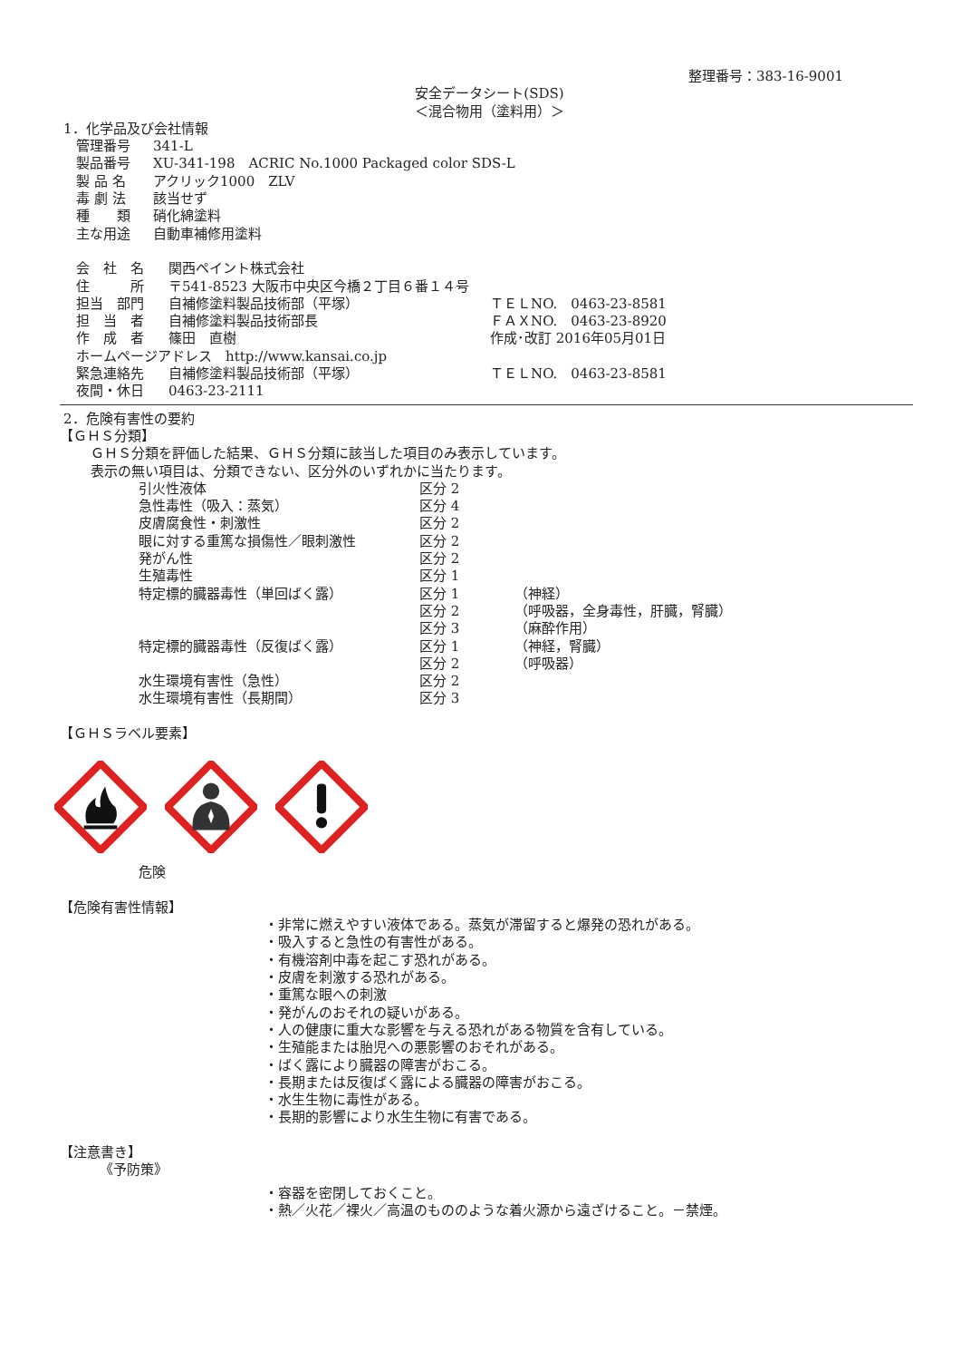整理番号：383-16-9001
安全データシート(SDS)
＜混合物用（塗料用）＞
1．化学品及び会社情報
| 管理番号 | 341-L |
| 製品番号 | XU-341-198 ACRIC No.1000 Packaged color SDS-L |
| 製 品 名 | アクリック1000 ZLV |
| 毒 劇 法 | 該当せず |
| 種 類 | 硝化綿塗料 |
| 主な用途 | 自動車補修用塗料 |
| 会 社 名 | 関西ペイント株式会社 | |
| 住 所 | 〒541-8523 大阪市中央区今橋２丁目６番１４号 | |
| 担当 部門 | 自補修塗料製品技術部（平塚） | ＴＥＬNO. 0463-23-8581 |
| 担 当 者 | 自補修塗料製品技術部長 | ＦＡＸNO. 0463-23-8920 |
| 作 成 者 | 篠田 直樹 | 作成･改訂 2016年05月01日 |
| ホームページアドレス http://www.kansai.co.jp | | |
| 緊急連絡先 | 自補修塗料製品技術部（平塚） | ＴＥＬNO. 0463-23-8581 |
| 夜間・休日 | 0463-23-2111 | |
2．危険有害性の要約
【ＧＨＳ分類】
ＧＨＳ分類を評価した結果、ＧＨＳ分類に該当した項目のみ表示しています。
表示の無い項目は、分類できない、区分外のいずれかに当たります。
| 引火性液体 | 区分 2 | |
| 急性毒性（吸入：蒸気） | 区分 4 | |
| 皮膚腐食性・刺激性 | 区分 2 | |
| 眼に対する重篤な損傷性／眼刺激性 | 区分 2 | |
| 発がん性 | 区分 2 | |
| 生殖毒性 | 区分 1 | |
| 特定標的臓器毒性（単回ばく露） | 区分 1 | （神経） |
| | 区分 2 | （呼吸器，全身毒性，肝臓，腎臓） |
| | 区分 3 | （麻酔作用） |
| 特定標的臓器毒性（反復ばく露） | 区分 1 | （神経，腎臓） |
| | 区分 2 | （呼吸器） |
| 水生環境有害性（急性） | 区分 2 | |
| 水生環境有害性（長期間） | 区分 3 | |
【ＧＨＳラベル要素】
危険
【危険有害性情報】
・非常に燃えやすい液体である。蒸気が滞留すると爆発の恐れがある。
・吸入すると急性の有害性がある。
・有機溶剤中毒を起こす恐れがある。
・皮膚を刺激する恐れがある。
・重篤な眼への刺激
・発がんのおそれの疑いがある。
・人の健康に重大な影響を与える恐れがある物質を含有している。
・生殖能または胎児への悪影響のおそれがある。
・ばく露により臓器の障害がおこる。
・長期または反復ばく露による臓器の障害がおこる。
・水生生物に毒性がある。
・長期的影響により水生生物に有害である。
【注意書き】
《予防策》
・容器を密閉しておくこと。
・熱／火花／裸火／高温のもののような着火源から遠ざけること。－禁煙。